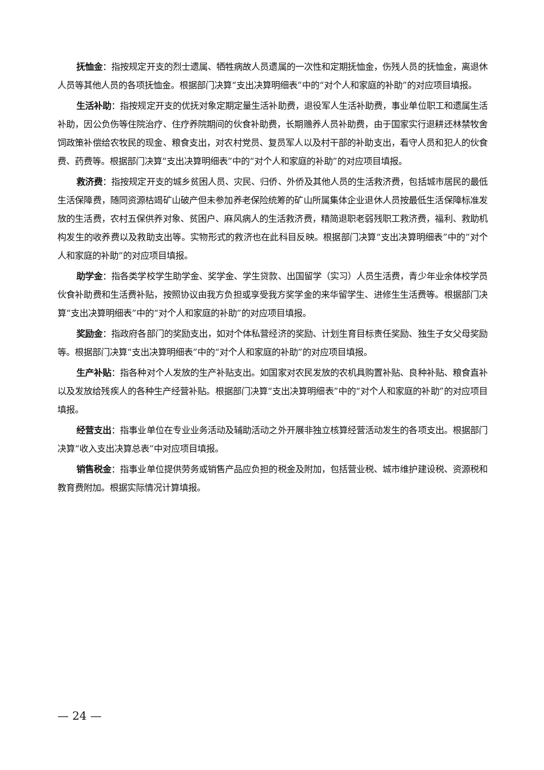抚恤金：指按规定开支的烈士遗属、牺牲病故人员遗属的一次性和定期抚恤金，伤残人员的抚恤金，离退休人员等其他人员的各项抚恤金。根据部门决算“支出决算明细表”中的“对个人和家庭的补助”的对应项目填报。
生活补助：指按规定开支的优抚对象定期定量生活补助费，退役军人生活补助费，事业单位职工和遗属生活补助，因公负伤等住院治疗、住疗养院期间的伙食补助费，长期赡养人员补助费，由于国家实行退耕还林禁牧舍饲政策补偿给农牧民的现金、粮食支出，对农村党员、复员军人以及村干部的补助支出，看守人员和犯人的伙食费、药费等。根据部门决算“支出决算明细表”中的“对个人和家庭的补助”的对应项目填报。
救济费：指按规定开支的城乡贫困人员、灾民、归侨、外侨及其他人员的生活救济费，包括城市居民的最低生活保障费，随同资源枯竭矿山破产但未参加养老保险统筹的矿山所属集体企业退休人员按最低生活保障标准发放的生活费，农村五保供养对象、贫困户、麻风病人的生活救济费，精简退职老弱残职工救济费，福利、救助机构发生的收养费以及救助支出等。实物形式的救济也在此科目反映。根据部门决算“支出决算明细表”中的“对个人和家庭的补助”的对应项目填报。
助学金：指各类学校学生助学金、奖学金、学生贷款、出国留学（实习）人员生活费，青少年业余体校学员伙食补助费和生活费补贴，按照协议由我方负担或享受我方奖学金的来华留学生、进修生生活费等。根据部门决算“支出决算明细表”中的“对个人和家庭的补助”的对应项目填报。
奖励金：指政府各部门的奖励支出，如对个体私营经济的奖励、计划生育目标责任奖励、独生子女父母奖励等。根据部门决算“支出决算明细表”中的“对个人和家庭的补助”的对应项目填报。
生产补贴：指各种对个人发放的生产补贴支出。如国家对农民发放的农机具购置补贴、良种补贴、粮食直补以及发放给残疾人的各种生产经营补贴。根据部门决算“支出决算明细表”中的“对个人和家庭的补助”的对应项目填报。
经营支出：指事业单位在专业业务活动及辅助活动之外开展非独立核算经营活动发生的各项支出。根据部门决算“收入支出决算总表”中对应项目填报。
销售税金：指事业单位提供劳务或销售产品应负担的税金及附加，包括营业税、城市维护建设税、资源税和教育费附加。根据实际情况计算填报。
— 24 —